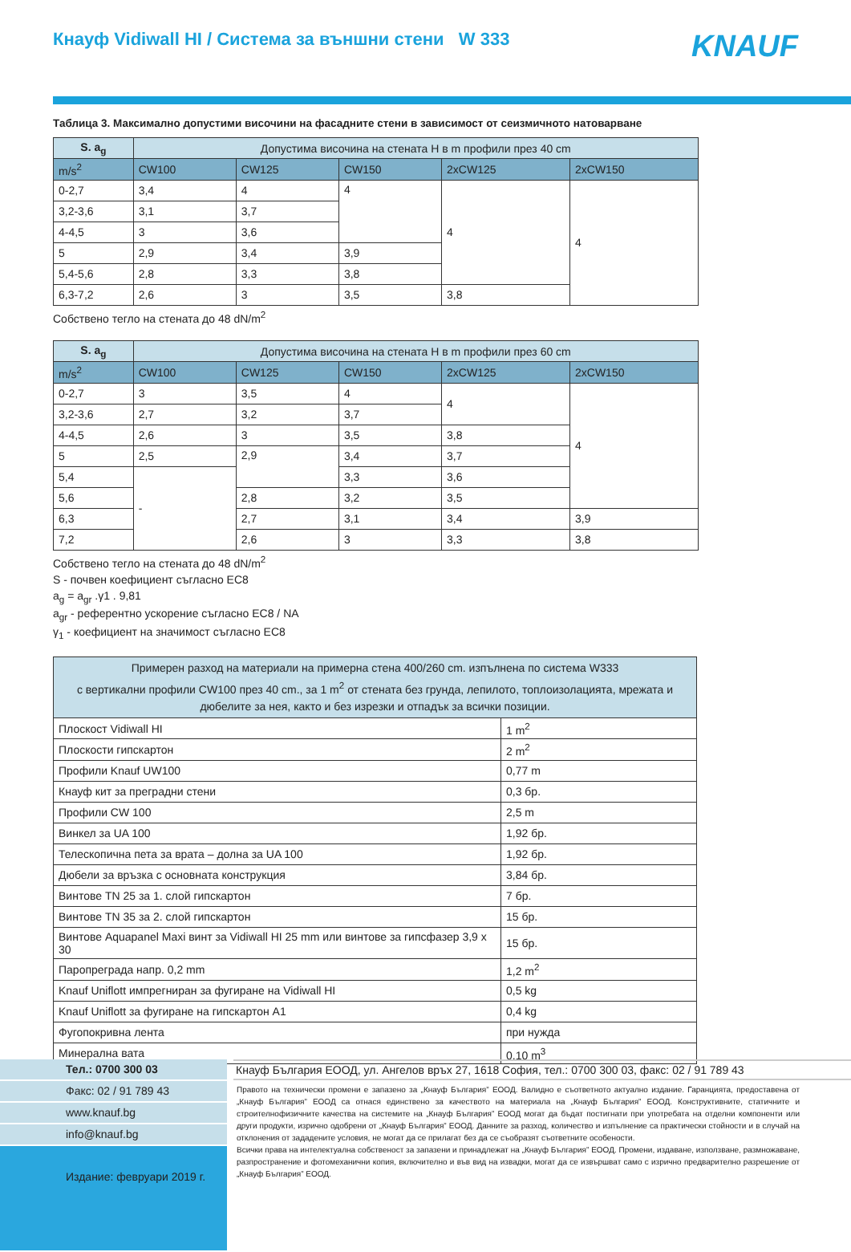Кнауф Vidiwall HI / Система за външни стени W 333
KNAUF
Таблица 3. Максимално допустими височини на фасадните стени в зависимост от сеизмичното натоварване
| S. a<sub>g</sub> | Допустима височина на стената H в m профили през 40 cm | | | | |
| --- | --- | --- | --- | --- | --- |
| m/s<sup>2</sup> | CW100 | CW125 | CW150 | 2xCW125 | 2xCW150 |
| 0-2,7 | 3,4 | 4 | 4 | 4 | 4 |
| 3,2-3,6 | 3,1 | 3,7 | | | |
| 4-4,5 | 3 | 3,6 | | | |
| 5 | 2,9 | 3,4 | 3,9 | | |
| 5,4-5,6 | 2,8 | 3,3 | 3,8 | | |
| 6,3-7,2 | 2,6 | 3 | 3,5 | 3,8 | |
Собствено тегло на стената до 48 dN/m<sup>2</sup>
| S. a<sub>g</sub> | Допустима височина на стената H в m профили през 60 cm | | | | |
| --- | --- | --- | --- | --- | --- |
| m/s<sup>2</sup> | CW100 | CW125 | CW150 | 2xCW125 | 2xCW150 |
| 0-2,7 | 3 | 3,5 | 4 | 4 | 4 |
| 3,2-3,6 | 2,7 | 3,2 | 3,7 | | |
| 4-4,5 | 2,6 | 3 | 3,5 | 3,8 | |
| 5 | 2,5 | 2,9 | 3,4 | 3,7 | |
| 5,4 | - | | 3,3 | 3,6 | |
| 5,6 | | 2,8 | 3,2 | 3,5 | |
| 6,3 | | 2,7 | 3,1 | 3,4 | 3,9 |
| 7,2 | | 2,6 | 3 | 3,3 | 3,8 |
Собствено тегло на стената до 48 dN/m<sup>2</sup>
S - почвен коефициент съгласно EC8
a<sub>g</sub> = a<sub>gr</sub> .γ1 . 9,81
a<sub>gr</sub> - референтно ускорение съгласно EC8 / NA
γ<sub>1</sub> - коефициент на значимост съгласно EC8
| Примерен разход на материали на примерна стена 400/260 cm. изпълнена по система W333 с вертикални профили CW100 през 40 cm., за 1 m<sup>2</sup> от стената без грунда, лепилото, топлоизолацията, мрежата и дюбелите за нея, както и без изрезки и отпадък за всички позиции. | |
| --- | --- |
| Плоскост Vidiwall HI | 1 m<sup>2</sup> |
| Плоскости гипскартон | 2 m<sup>2</sup> |
| Профили Knauf UW100 | 0,77 m |
| Кнауф кит за преградни стени | 0,3 бр. |
| Профили CW 100 | 2,5 m |
| Винкел за UA 100 | 1,92 бр. |
| Телескопична пета за врата – долна за UA 100 | 1,92 бр. |
| Дюбели за връзка с основната конструкция | 3,84 бр. |
| Винтове TN 25 за 1. слой гипскартон | 7 бр. |
| Винтове TN 35 за 2. слой гипскартон | 15 бр. |
| Винтове Aquapanel Maxi винт за Vidiwall HI 25 mm или винтове за гипсфазер 3,9 x 30 | 15 бр. |
| Пароп­реграда напр. 0,2 mm | 1,2 m<sup>2</sup> |
| Knauf Uniflott импрегниран за фугиране на Vidiwall HI | 0,5 kg |
| Knauf Uniflott за фугиране на гипскартон A1 | 0,4 kg |
| Фугопокривна лента | при нужда |
| Минерална вата | 0,10 m<sup>3</sup> |
Тел.: 0700 300 03
Факс: 02 / 91 789 43
www.knauf.bg
info@knauf.bg
Издание: февруари 2019 г.
Кнауф България ЕООД, ул. Ангелов връх 27, 1618 София, тел.: 0700 300 03, факс: 02 / 91 789 43
Правото на технически промени е запазено за „Кнауф България” ЕООД. Валидно е съответното актуално издание. Гаранцията, предоставена от „Кнауф България” ЕООД са отнася единствено за качеството на материала на „Кнауф България” ЕООД. Конструктивните, статичните и строителнофизичните качества на системите на „Кнауф България” ЕООД могат да бъдат постигнати при употребата на отделни компоненти или други продукти, изрично одобрени от „Кнауф България” ЕООД. Данните за разход, количество и изпълнение са практически стойности и в случай на отклонения от зададените условия, не могат да се прилагат без да се съобразят съответните особености.
Всички права на интелектуална собственост за запазени и принадлежат на „Кнауф България” ЕООД. Промени, издаване, използване, размножаване, разпространение и фотомеханични копия, включително и във вид на извадки, могат да се извършват само с изрично предварително разрешение от „Кнауф България” ЕООД.